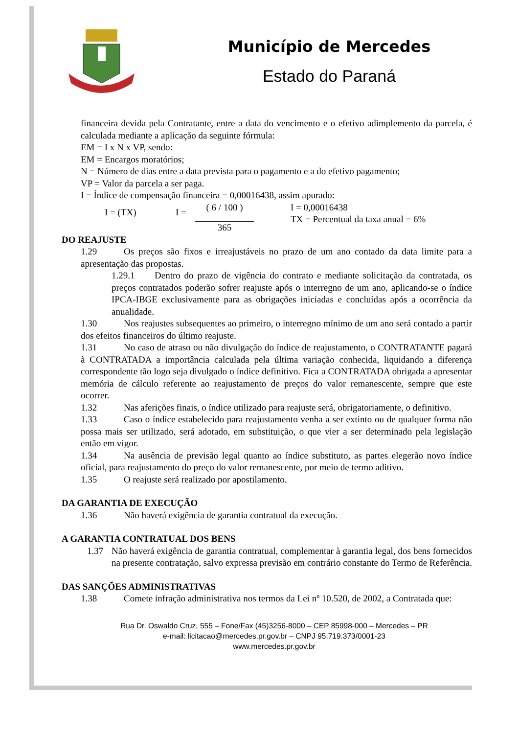Município de Mercedes
Estado do Paraná
financeira devida pela Contratante, entre a data do vencimento e o efetivo adimplemento da parcela, é calculada mediante a aplicação da seguinte fórmula:
EM = I x N x VP, sendo:
EM = Encargos moratórios;
N = Número de dias entre a data prevista para o pagamento e a do efetivo pagamento;
VP = Valor da parcela a ser paga.
I = Índice de compensação financeira = 0,00016438, assim apurado:
I = (TX) I =
( 6 / 100 )
365
I = 0,00016438
TX = Percentual da taxa anual = 6%
DO REAJUSTE
1.29 Os preços são fixos e irreajustáveis no prazo de um ano contado da data limite para a apresentação das propostas.
1.29.1 Dentro do prazo de vigência do contrato e mediante solicitação da contratada, os preços contratados poderão sofrer reajuste após o interregno de um ano, aplicando-se o índice IPCA-IBGE exclusivamente para as obrigações iniciadas e concluídas após a ocorrência da anualidade.
1.30 Nos reajustes subsequentes ao primeiro, o interregno mínimo de um ano será contado a partir dos efeitos financeiros do último reajuste.
1.31 No caso de atraso ou não divulgação do índice de reajustamento, o CONTRATANTE pagará à CONTRATADA a importância calculada pela última variação conhecida, liquidando a diferença correspondente tão logo seja divulgado o índice definitivo. Fica a CONTRATADA obrigada a apresentar memória de cálculo referente ao reajustamento de preços do valor remanescente, sempre que este ocorrer.
1.32 Nas aferições finais, o índice utilizado para reajuste será, obrigatoriamente, o definitivo.
1.33 Caso o índice estabelecido para reajustamento venha a ser extinto ou de qualquer forma não possa mais ser utilizado, será adotado, em substituição, o que vier a ser determinado pela legislação então em vigor.
1.34 Na ausência de previsão legal quanto ao índice substituto, as partes elegerão novo índice oficial, para reajustamento do preço do valor remanescente, por meio de termo aditivo.
1.35 O reajuste será realizado por apostilamento.
DA GARANTIA DE EXECUÇÃO
1.36 Não haverá exigência de garantia contratual da execução.
A GARANTIA CONTRATUAL DOS BENS
1.37 Não haverá exigência de garantia contratual, complementar à garantia legal, dos bens fornecidos na presente contratação, salvo expressa previsão em contrário constante do Termo de Referência.
DAS SANÇÕES ADMINISTRATIVAS
1.38 Comete infração administrativa nos termos da Lei nº 10.520, de 2002, a Contratada que:
Rua Dr. Oswaldo Cruz, 555 – Fone/Fax (45)3256-8000 – CEP 85998-000 – Mercedes – PR
e-mail: licitacao@mercedes.pr.gov.br – CNPJ 95.719.373/0001-23
www.mercedes.pr.gov.br